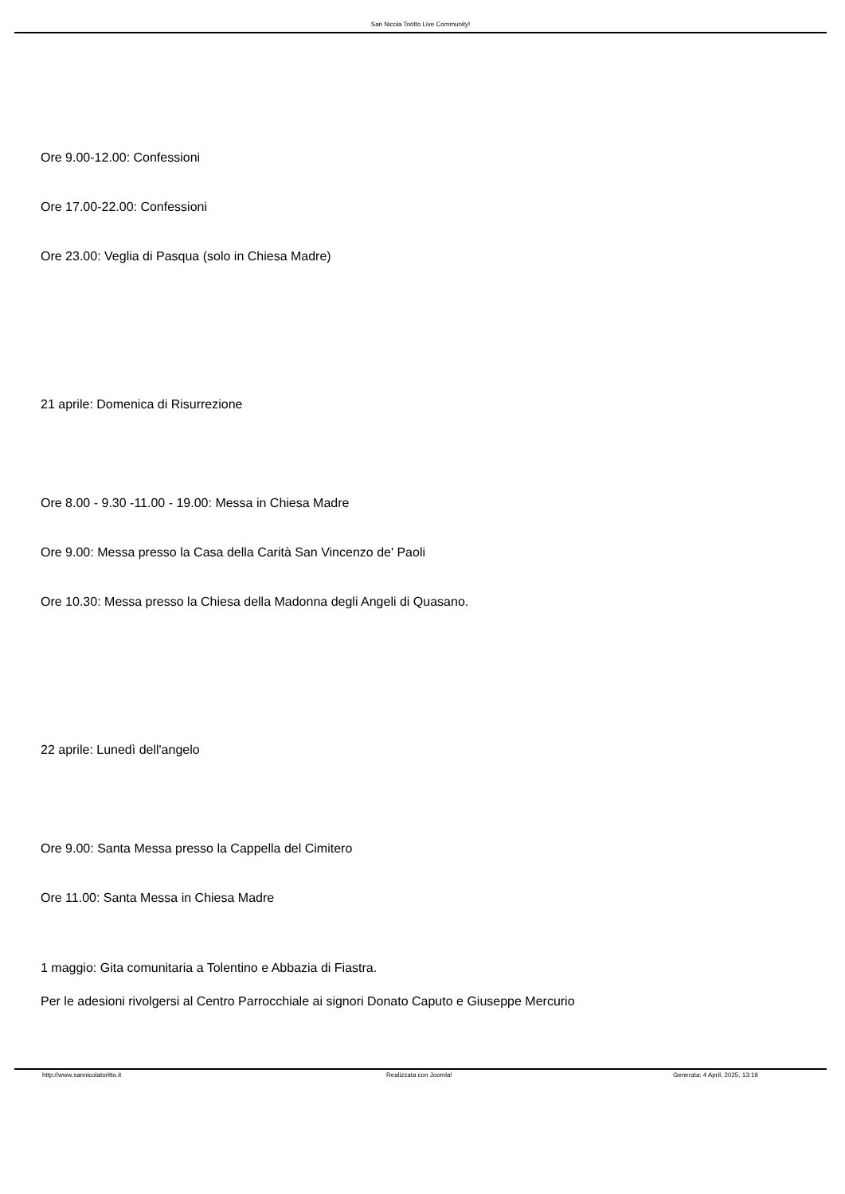San Nicola Toritto Live Community!
Ore 9.00-12.00: Confessioni
Ore 17.00-22.00: Confessioni
Ore 23.00: Veglia di Pasqua (solo in Chiesa Madre)
21 aprile: Domenica di Risurrezione
Ore 8.00 - 9.30 -11.00 - 19.00: Messa in Chiesa Madre
Ore 9.00: Messa presso la Casa della Carità San Vincenzo de' Paoli
Ore 10.30: Messa presso la Chiesa della Madonna degli Angeli di Quasano.
22 aprile: Lunedì dell'angelo
Ore 9.00: Santa Messa presso la Cappella del Cimitero
Ore 11.00: Santa Messa in Chiesa Madre
1 maggio: Gita comunitaria a Tolentino e Abbazia di Fiastra.
Per le adesioni rivolgersi al Centro Parrocchiale ai signori Donato Caputo e Giuseppe Mercurio
http://www.sannicolatoritto.it Realizzata con Joomla! Generata: 4 April, 2025, 13:19